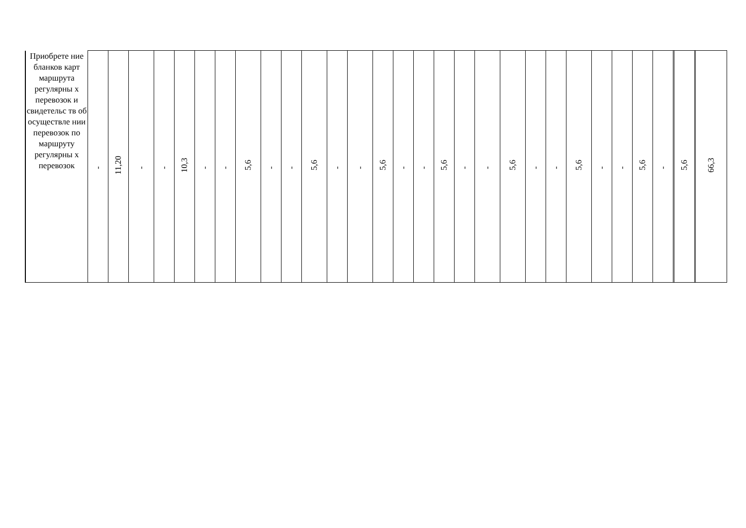| Приобрете ние бланков карт маршрута регулярны х перевозок и свидетельс тв об осуществле нии перевозок по маршруту регулярны х перевозок | - | 11,20 | - | - | 10,3 | - | - | 5,6 | - | - | 5,6 | - | - | 5,6 | - | - | 5,6 | - | - | 5,6 | - | - | 5,6 | - | - | 5,6 | - | | 5,6 | | 66,3 |